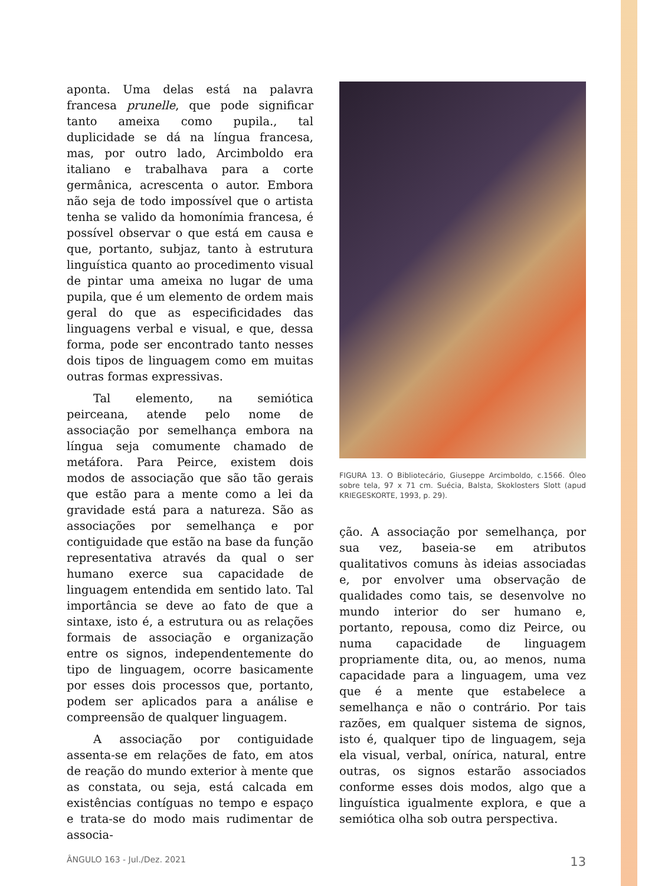aponta. Uma delas está na palavra francesa prunelle, que pode significar tanto ameixa como pupila., tal duplicidade se dá na língua francesa, mas, por outro lado, Arcimboldo era italiano e trabalhava para a corte germânica, acrescenta o autor. Embora não seja de todo impossível que o artista tenha se valido da homonímia francesa, é possível observar o que está em causa e que, portanto, subjaz, tanto à estrutura linguística quanto ao procedimento visual de pintar uma ameixa no lugar de uma pupila, que é um elemento de ordem mais geral do que as especificidades das linguagens verbal e visual, e que, dessa forma, pode ser encontrado tanto nesses dois tipos de linguagem como em muitas outras formas expressivas.
Tal elemento, na semiótica peirceana, atende pelo nome de associação por semelhança embora na língua seja comumente chamado de metáfora. Para Peirce, existem dois modos de associação que são tão gerais que estão para a mente como a lei da gravidade está para a natureza. São as associações por semelhança e por contiguidade que estão na base da função representativa através da qual o ser humano exerce sua capacidade de linguagem entendida em sentido lato. Tal importância se deve ao fato de que a sintaxe, isto é, a estrutura ou as relações formais de associação e organização entre os signos, independentemente do tipo de linguagem, ocorre basicamente por esses dois processos que, portanto, podem ser aplicados para a análise e compreensão de qualquer linguagem.
A associação por contiguidade assenta-se em relações de fato, em atos de reação do mundo exterior à mente que as constata, ou seja, está calcada em existências contíguas no tempo e espaço e trata-se do modo mais rudimentar de associa-
FIGURA 13. O Bibliotecário, Giuseppe Arcimboldo, c.1566. Óleo sobre tela, 97 x 71 cm. Suécia, Balsta, Skoklosters Slott (apud KRIEGESKORTE, 1993, p. 29).
ção. A associação por semelhança, por sua vez, baseia-se em atributos qualitativos comuns às ideias associadas e, por envolver uma observação de qualidades como tais, se desenvolve no mundo interior do ser humano e, portanto, repousa, como diz Peirce, ou numa capacidade de linguagem propriamente dita, ou, ao menos, numa capacidade para a linguagem, uma vez que é a mente que estabelece a semelhança e não o contrário. Por tais razões, em qualquer sistema de signos, isto é, qualquer tipo de linguagem, seja ela visual, verbal, onírica, natural, entre outras, os signos estarão associados conforme esses dois modos, algo que a linguística igualmente explora, e que a semiótica olha sob outra perspectiva.
ÂNGULO 163 - Jul./Dez. 2021 13